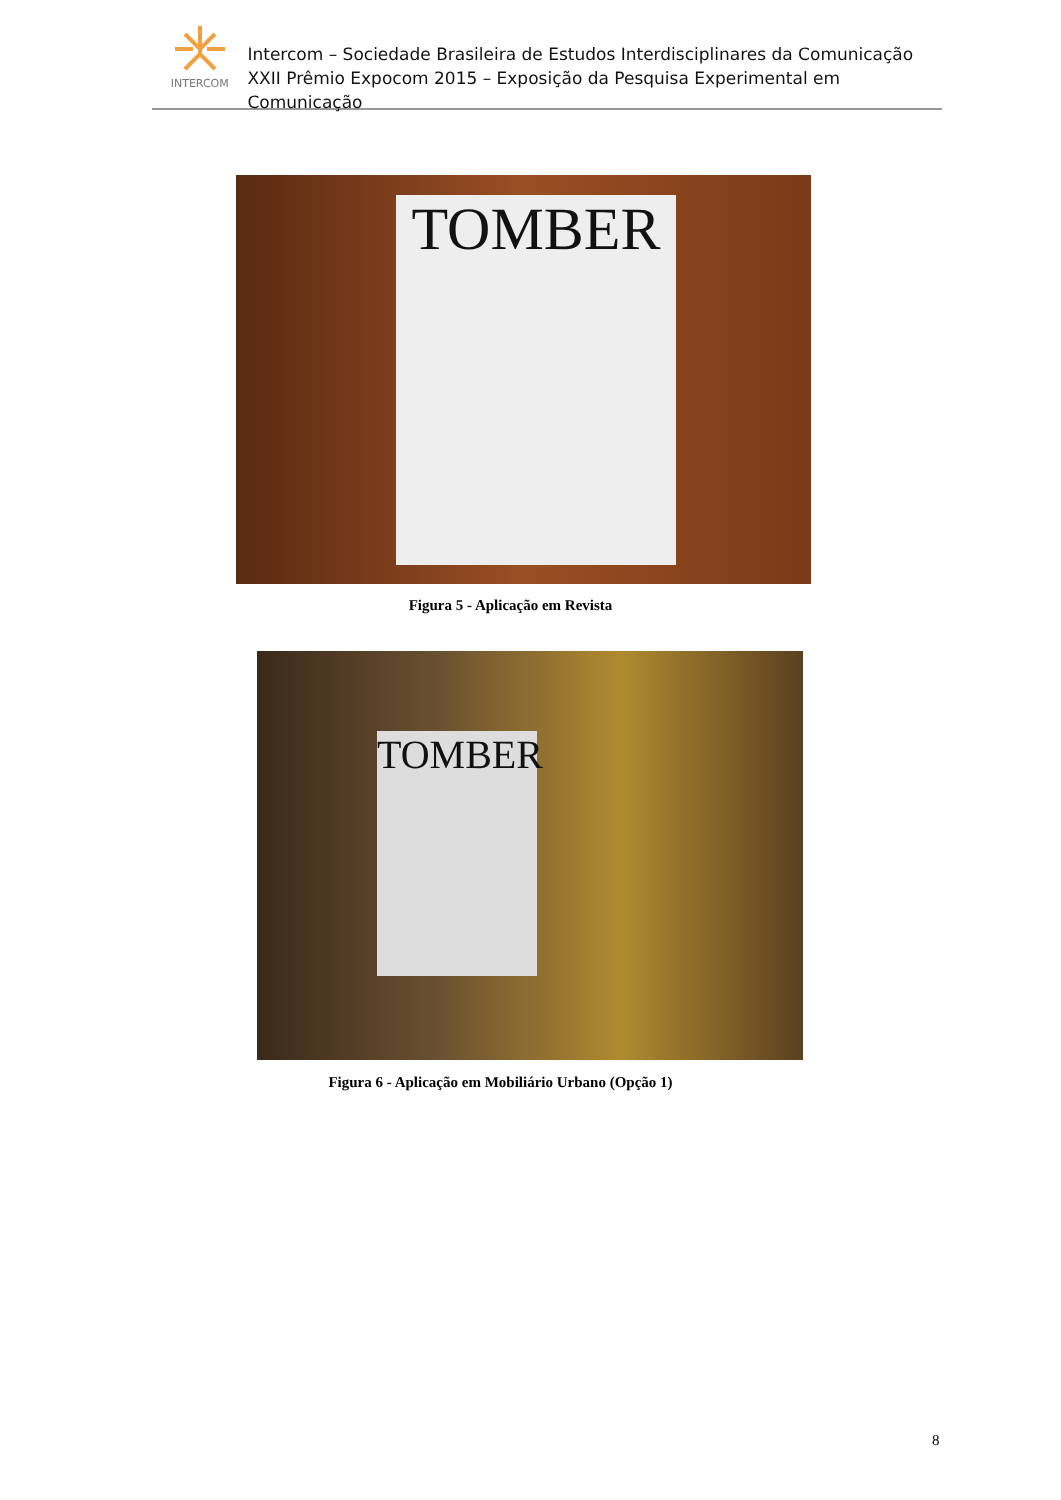INTERCOM
Intercom – Sociedade Brasileira de Estudos Interdisciplinares da Comunicação
XXII Prêmio Expocom 2015 – Exposição da Pesquisa Experimental em Comunicação
TOMBER
Figura 5 - Aplicação em Revista
TOMBER
Figura 6 - Aplicação em Mobiliário Urbano (Opção 1)
8